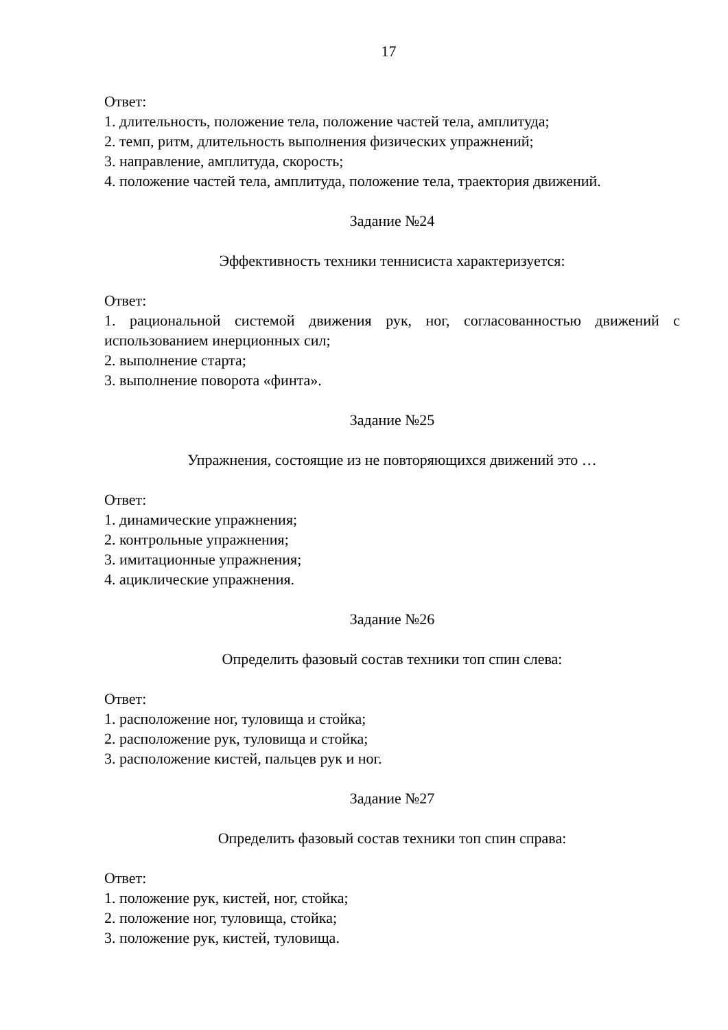17
Ответ:
1. длительность, положение тела, положение частей тела, амплитуда;
2. темп, ритм, длительность выполнения физических упражнений;
3. направление, амплитуда, скорость;
4. положение частей тела, амплитуда, положение тела, траектория движений.
Задание №24
Эффективность техники теннисиста характеризуется:
Ответ:
1. рациональной системой движения рук, ног, согласованностью движений с использованием инерционных сил;
2. выполнение старта;
3. выполнение поворота «финта».
Задание №25
Упражнения, состоящие из не повторяющихся движений это …
Ответ:
1. динамические упражнения;
2. контрольные упражнения;
3. имитационные упражнения;
4. ациклические упражнения.
Задание №26
Определить фазовый состав техники топ спин слева:
Ответ:
1. расположение ног, туловища и стойка;
2. расположение рук, туловища и стойка;
3. расположение кистей, пальцев рук и ног.
Задание №27
Определить фазовый состав техники топ спин справа:
Ответ:
1. положение рук, кистей, ног, стойка;
2. положение ног, туловища, стойка;
3. положение рук, кистей, туловища.